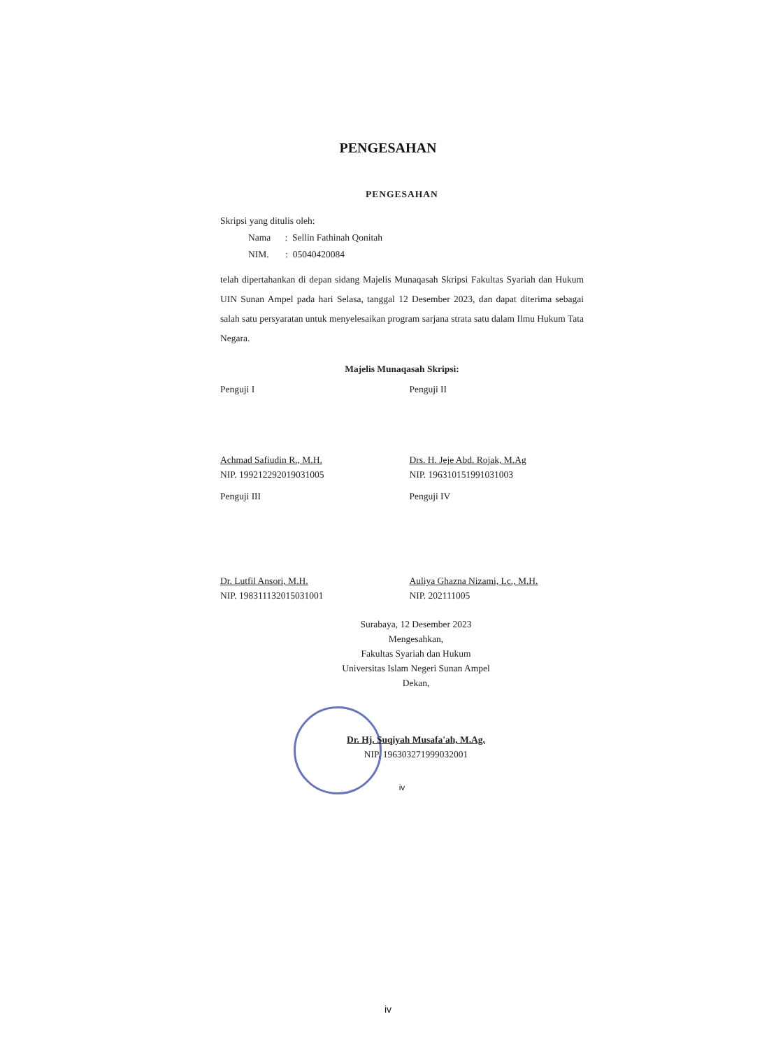PENGESAHAN
PENGESAHAN
Skripsi yang ditulis oleh:
Nama : Sellin Fathinah Qonitah
NIM. : 05040420084
telah dipertahankan di depan sidang Majelis Munaqasah Skripsi Fakultas Syariah dan Hukum UIN Sunan Ampel pada hari Selasa, tanggal 12 Desember 2023, dan dapat diterima sebagai salah satu persyaratan untuk menyelesaikan program sarjana strata satu dalam Ilmu Hukum Tata Negara.
Majelis Munaqasah Skripsi:
Penguji I
Achmad Safiudin R., M.H.
NIP. 199212292019031005
Penguji II
Drs. H. Jeje Abd. Rojak, M.Ag
NIP. 196310151991031003
Penguji III
Dr. Lutfil Ansori, M.H.
NIP. 198311132015031001
Penguji IV
Auliya Ghazna Nizami, Lc., M.H.
NIP. 202111005
Surabaya, 12 Desember 2023
Mengesahkan,
Fakultas Syariah dan Hukum
Universitas Islam Negeri Sunan Ampel
Dekan,
Dr. Hj. Suqiyah Musafa'ah, M.Ag.
NIP. 196303271999032001
iv
iv